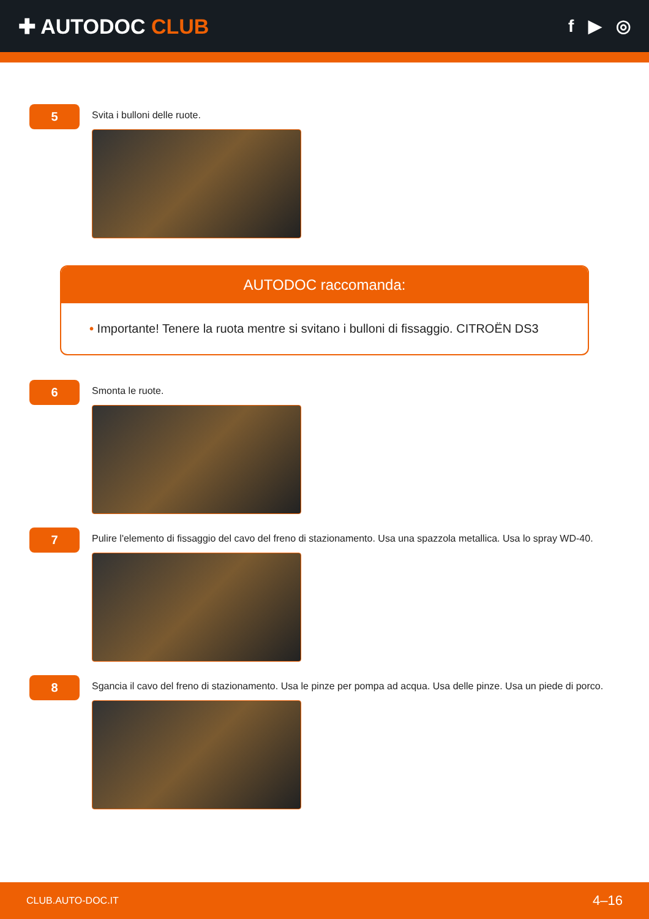✚ AUTODOC CLUB
f ▶ ◎
5
Svita i bulloni delle ruote.
AUTODOC raccomanda:
• Importante! Tenere la ruota mentre si svitano i bulloni di fissaggio. CITROËN DS3
6
Smonta le ruote.
7
Pulire l'elemento di fissaggio del cavo del freno di stazionamento. Usa una spazzola metallica. Usa lo spray WD-40.
8
Sgancia il cavo del freno di stazionamento. Usa le pinze per pompa ad acqua. Usa delle pinze. Usa un piede di porco.
CLUB.AUTO-DOC.IT 4–16